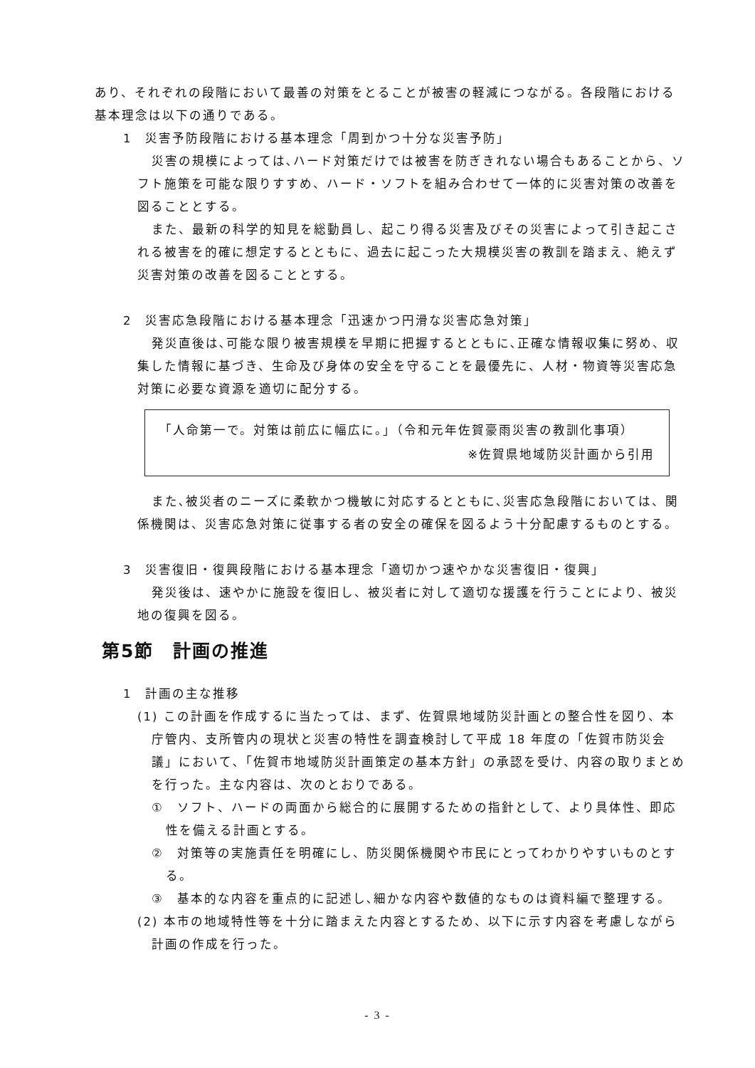あり、それぞれの段階において最善の対策をとることが被害の軽減につながる。各段階における基本理念は以下の通りである。
1　災害予防段階における基本理念「周到かつ十分な災害予防」
災害の規模によっては､ハード対策だけでは被害を防ぎきれない場合もあることから、ソフト施策を可能な限りすすめ、ハード・ソフトを組み合わせて一体的に災害対策の改善を図ることとする。
また、最新の科学的知見を総動員し、起こり得る災害及びその災害によって引き起こされる被害を的確に想定するとともに、過去に起こった大規模災害の教訓を踏まえ、絶えず災害対策の改善を図ることとする。
2　災害応急段階における基本理念「迅速かつ円滑な災害応急対策」
発災直後は､可能な限り被害規模を早期に把握するとともに､正確な情報収集に努め、収集した情報に基づき、生命及び身体の安全を守ることを最優先に、人材・物資等災害応急対策に必要な資源を適切に配分する。
「人命第一で。対策は前広に幅広に。」（令和元年佐賀豪雨災害の教訓化事項）
※佐賀県地域防災計画から引用
また､被災者のニーズに柔軟かつ機敏に対応するとともに､災害応急段階においては、関係機関は、災害応急対策に従事する者の安全の確保を図るよう十分配慮するものとする。
3　災害復旧・復興段階における基本理念「適切かつ速やかな災害復旧・復興」
発災後は、速やかに施設を復旧し、被災者に対して適切な援護を行うことにより、被災地の復興を図る。
第5節　計画の推進
1　計画の主な推移
(1) この計画を作成するに当たっては、まず、佐賀県地域防災計画との整合性を図り、本庁管内、支所管内の現状と災害の特性を調査検討して平成 18 年度の「佐賀市防災会議」において､「佐賀市地域防災計画策定の基本方針」の承認を受け、内容の取りまとめを行った。主な内容は、次のとおりである。
①　ソフト、ハードの両面から総合的に展開するための指針として、より具体性、即応性を備える計画とする。
②　対策等の実施責任を明確にし、防災関係機関や市民にとってわかりやすいものとする。
③　基本的な内容を重点的に記述し､細かな内容や数値的なものは資料編で整理する。
(2) 本市の地域特性等を十分に踏まえた内容とするため、以下に示す内容を考慮しながら計画の作成を行った。
- 3 -